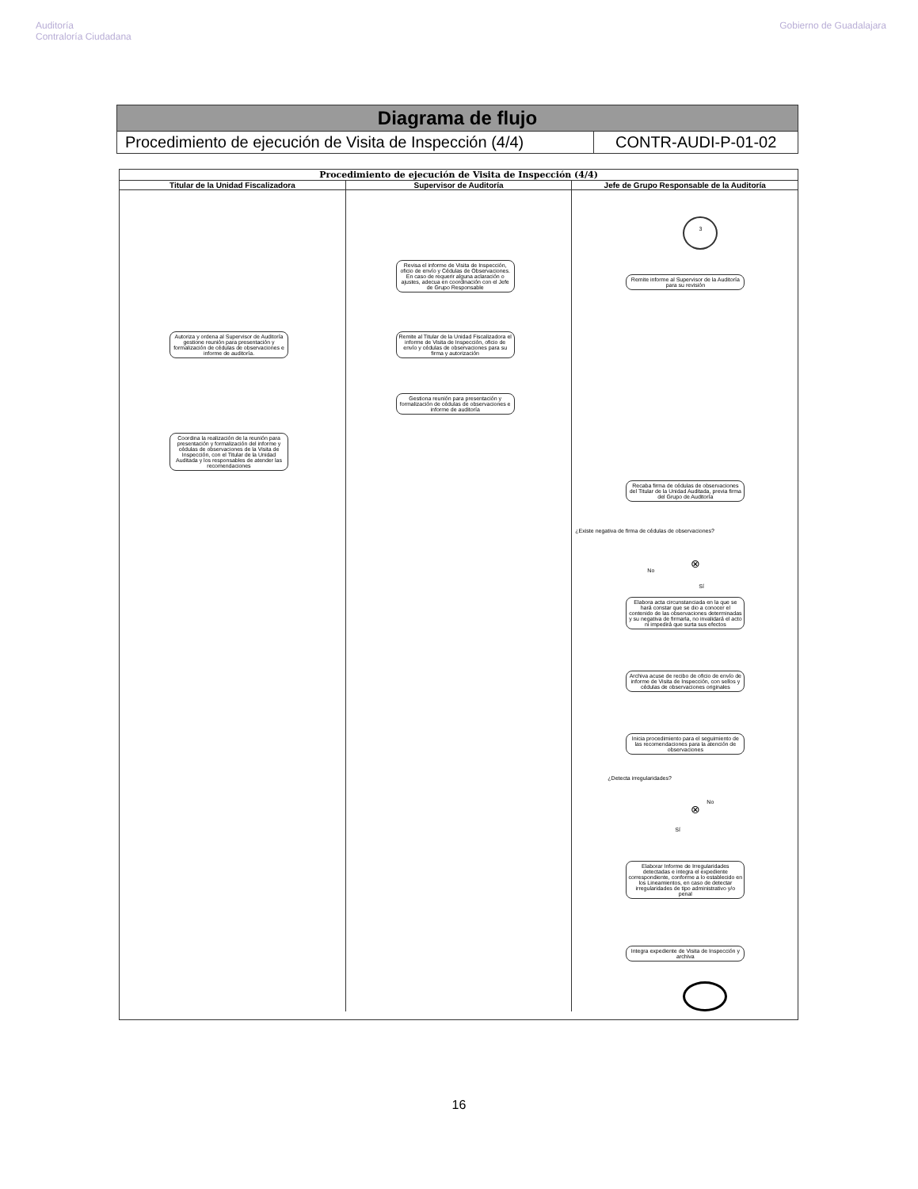Auditoría
Contraloría Ciudadana
Gobierno de Guadalajara
| Diagrama de flujo | |
| Procedimiento de ejecución de Visita de Inspección (4/4) | CONTR-AUDI-P-01-02 |
Procedimiento de ejecución de Visita de Inspección (4/4)
Titular de la Unidad Fiscalizadora
Autoriza y ordena al Supervisor de Auditoría gestione reunión para presentación y formalización de cédulas de observaciones e informe de auditoría.
Coordina la realización de la reunión para presentación y formalización del informe y cédulas de observaciones de la Visita de Inspección, con el Titular de la Unidad Auditada y los responsables de atender las recomendaciones
Supervisor de Auditoría
Revisa el informe de Visita de Inspección, oficio de envío y Cédulas de Observaciones. En caso de requerir alguna aclaración o ajustes, adecua en coordinación con el Jefe de Grupo Responsable
Remite al Titular de la Unidad Fiscalizadora el informe de Visita de Inspección, oficio de envío y cédulas de observaciones para su firma y autorización
Gestiona reunión para presentación y formalización de cédulas de observaciones e informe de auditoría
Jefe de Grupo Responsable de la Auditoría
3
Remite informe al Supervisor de la Auditoría para su revisión
Recaba firma de cédulas de observaciones del Titular de la Unidad Auditada, previa firma del Grupo de Auditoría
¿Existe negativa de firma de cédulas de observaciones?
⊗
No
Sí
Elabora acta circunstanciada en la que se hará constar que se dio a conocer el contenido de las observaciones determinadas y su negativa de firmarla, no invalidará el acto ni impedirá que surta sus efectos
Archiva acuse de recibo de oficio de envío de informe de Visita de Inspección, con sellos y cédulas de observaciones originales
Inicia procedimiento para el seguimiento de las recomendaciones para la atención de observaciones
¿Detecta irregularidades?
⊗
No
Sí
Elaborar Informe de Irregularidades detectadas e integra el expediente correspondiente, conforme a lo establecido en los Lineamientos, en caso de detectar irregularidades de tipo administrativo y/o penal
Integra expediente de Visita de Inspección y archiva
16